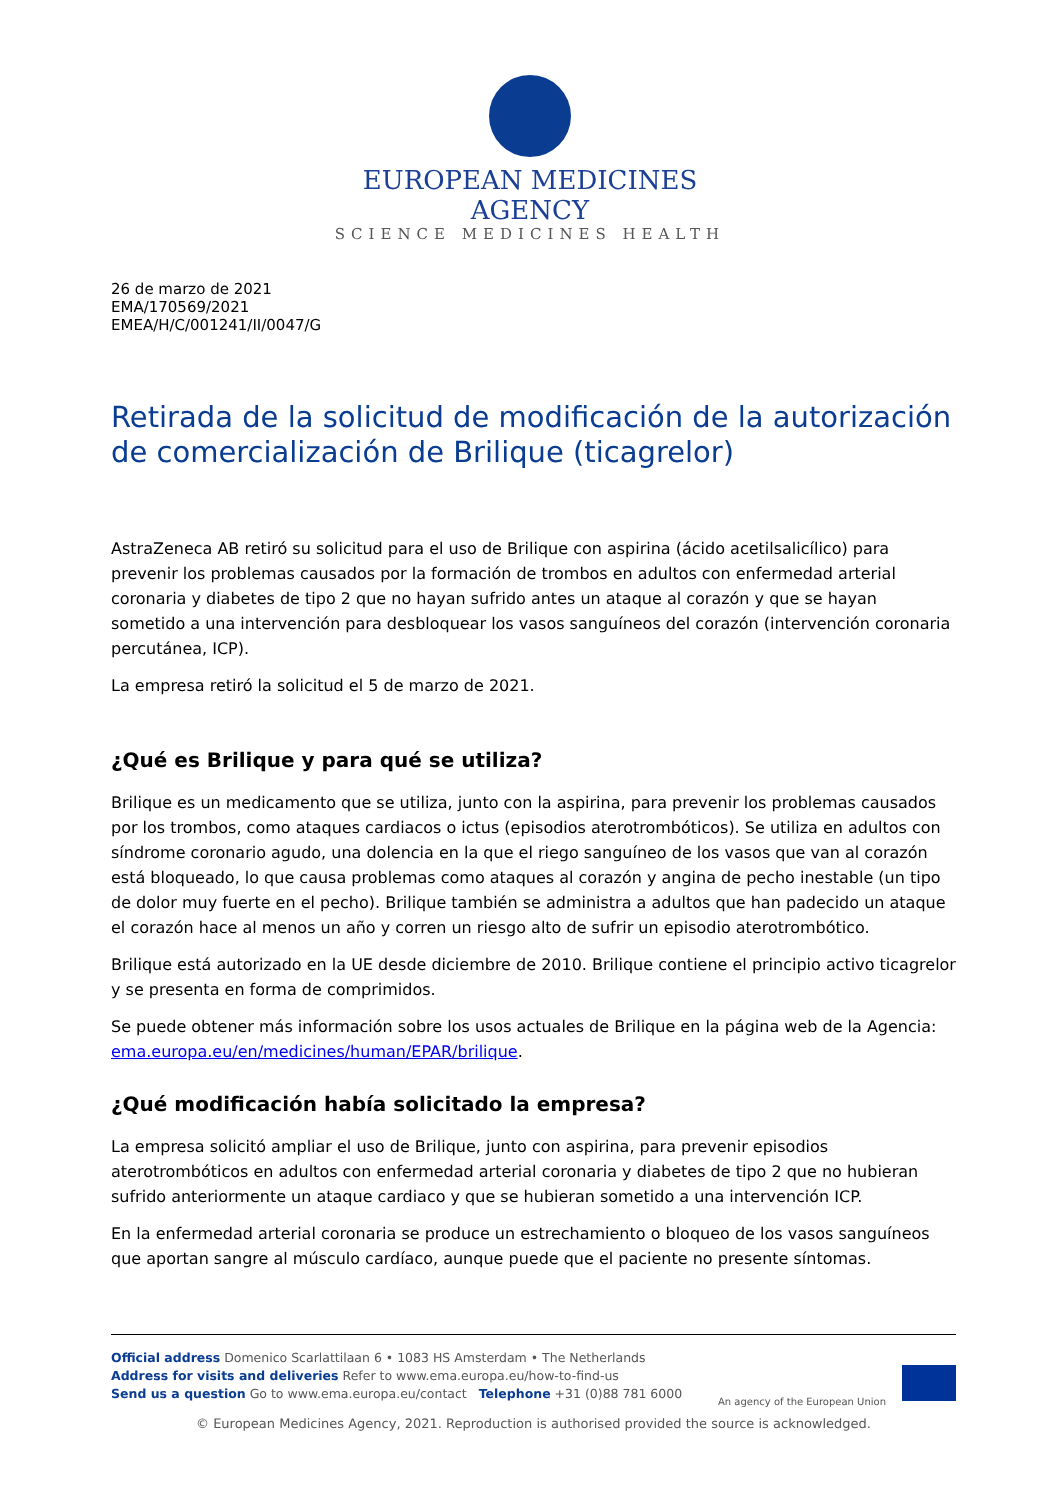EUROPEAN MEDICINES AGENCY
SCIENCE MEDICINES HEALTH
26 de marzo de 2021
EMA/170569/2021
EMEA/H/C/001241/II/0047/G
Retirada de la solicitud de modificación de la autorización de comercialización de Brilique (ticagrelor)
AstraZeneca AB retiró su solicitud para el uso de Brilique con aspirina (ácido acetilsalicílico) para prevenir los problemas causados por la formación de trombos en adultos con enfermedad arterial coronaria y diabetes de tipo 2 que no hayan sufrido antes un ataque al corazón y que se hayan sometido a una intervención para desbloquear los vasos sanguíneos del corazón (intervención coronaria percutánea, ICP).
La empresa retiró la solicitud el 5 de marzo de 2021.
¿Qué es Brilique y para qué se utiliza?
Brilique es un medicamento que se utiliza, junto con la aspirina, para prevenir los problemas causados por los trombos, como ataques cardiacos o ictus (episodios aterotrombóticos). Se utiliza en adultos con síndrome coronario agudo, una dolencia en la que el riego sanguíneo de los vasos que van al corazón está bloqueado, lo que causa problemas como ataques al corazón y angina de pecho inestable (un tipo de dolor muy fuerte en el pecho). Brilique también se administra a adultos que han padecido un ataque el corazón hace al menos un año y corren un riesgo alto de sufrir un episodio aterotrombótico.
Brilique está autorizado en la UE desde diciembre de 2010. Brilique contiene el principio activo ticagrelor y se presenta en forma de comprimidos.
Se puede obtener más información sobre los usos actuales de Brilique en la página web de la Agencia: ema.europa.eu/en/medicines/human/EPAR/brilique.
¿Qué modificación había solicitado la empresa?
La empresa solicitó ampliar el uso de Brilique, junto con aspirina, para prevenir episodios aterotrombóticos en adultos con enfermedad arterial coronaria y diabetes de tipo 2 que no hubieran sufrido anteriormente un ataque cardiaco y que se hubieran sometido a una intervención ICP.
En la enfermedad arterial coronaria se produce un estrechamiento o bloqueo de los vasos sanguíneos que aportan sangre al músculo cardíaco, aunque puede que el paciente no presente síntomas.
Official address Domenico Scarlattilaan 6 • 1083 HS Amsterdam • The Netherlands
Address for visits and deliveries Refer to www.ema.europa.eu/how-to-find-us
Send us a question Go to www.ema.europa.eu/contact Telephone +31 (0)88 781 6000
An agency of the European Union
© European Medicines Agency, 2021. Reproduction is authorised provided the source is acknowledged.